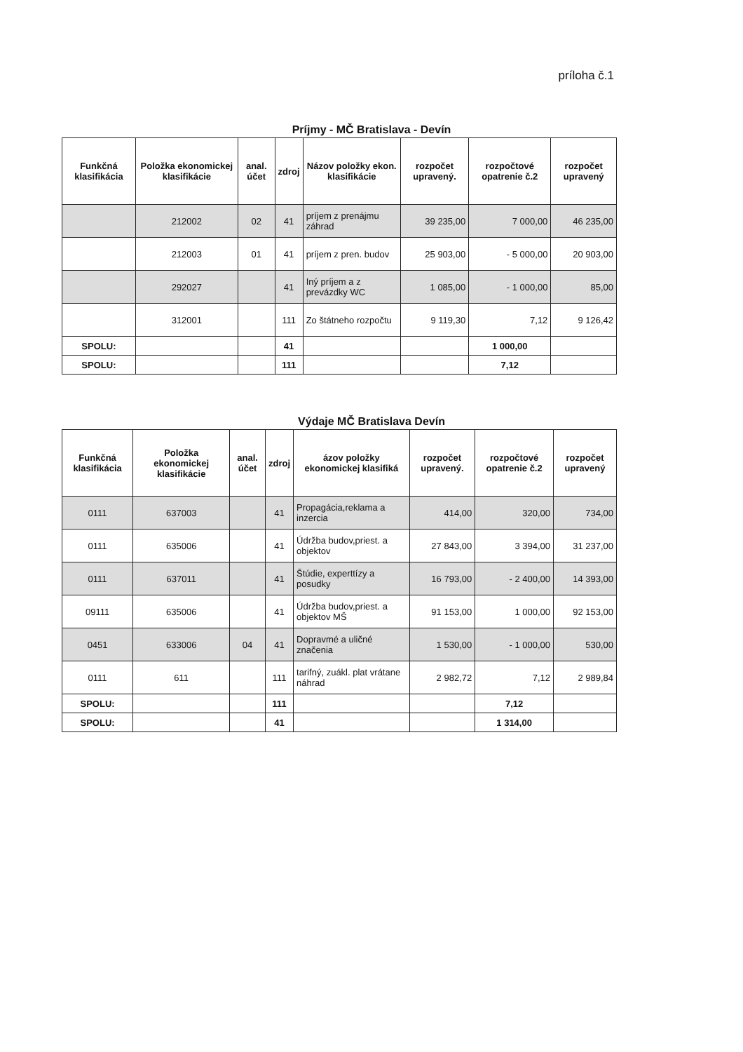príloha č.1
Príjmy - MČ Bratislava - Devín
| Funkčná klasifikácia | Položka ekonomickej klasifikácie | anal. účet | zdroj | Názov položky ekon. klasifikácie | rozpočet upravený. | rozpočtové opatrenie č.2 | rozpočet upravený |
| --- | --- | --- | --- | --- | --- | --- | --- |
| | 212002 | 02 | 41 | príjem z prenájmu záhrad | 39 235,00 | 7 000,00 | 46 235,00 |
| | 212003 | 01 | 41 | príjem z pren. budov | 25 903,00 | - 5 000,00 | 20 903,00 |
| | 292027 | | 41 | Iný príjem a z prevázdky WC | 1 085,00 | - 1 000,00 | 85,00 |
| | 312001 | | 111 | Zo štátneho rozpočtu | 9 119,30 | 7,12 | 9 126,42 |
| SPOLU: | | | 41 | | | 1 000,00 | |
| SPOLU: | | | 111 | | | 7,12 | |
Výdaje MČ Bratislava Devín
| Funkčná klasifikácia | Položka ekonomickej klasifikácie | anal. účet | zdroj | ázov položky ekonomickej klasifiká | rozpočet upravený. | rozpočtové opatrenie č.2 | rozpočet upravený |
| --- | --- | --- | --- | --- | --- | --- | --- |
| 0111 | 637003 | | 41 | Propagácia,reklama a inzercia | 414,00 | 320,00 | 734,00 |
| 0111 | 635006 | | 41 | Údržba budov,priest. a objektov | 27 843,00 | 3 394,00 | 31 237,00 |
| 0111 | 637011 | | 41 | Štúdie, experttízy a posudky | 16 793,00 | - 2 400,00 | 14 393,00 |
| 09111 | 635006 | | 41 | Údržba budov,priest. a objektov MŠ | 91 153,00 | 1 000,00 | 92 153,00 |
| 0451 | 633006 | 04 | 41 | Dopravmé a uličné značenia | 1 530,00 | - 1 000,00 | 530,00 |
| 0111 | 611 | | 111 | tarifný, zuákl. plat vrátane náhrad | 2 982,72 | 7,12 | 2 989,84 |
| SPOLU: | | | 111 | | | 7,12 | |
| SPOLU: | | | 41 | | | 1 314,00 | |